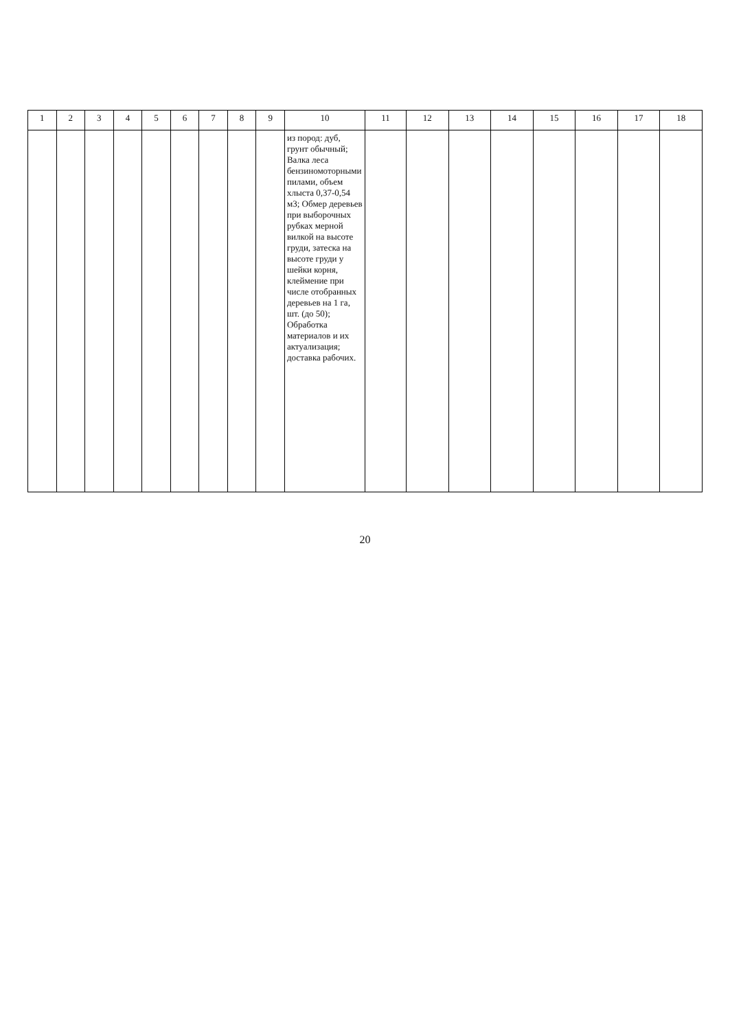| 1 | 2 | 3 | 4 | 5 | 6 | 7 | 8 | 9 | 10 | 11 | 12 | 13 | 14 | 15 | 16 | 17 | 18 |
| --- | --- | --- | --- | --- | --- | --- | --- | --- | --- | --- | --- | --- | --- | --- | --- | --- | --- |
| | | | | | | | | | из пород: дуб, грунт обычный; Валка леса бензиномоторными пилами, объем хлыста 0,37-0,54 м3; Обмер деревьев при выборочных рубках мерной вилкой на высоте груди, затеска на высоте груди у шейки корня, клеймение при числе отобранных деревьев на 1 га, шт. (до 50); Обработка материалов и их актуализация; доставка рабочих. | | | | | | | | |
20